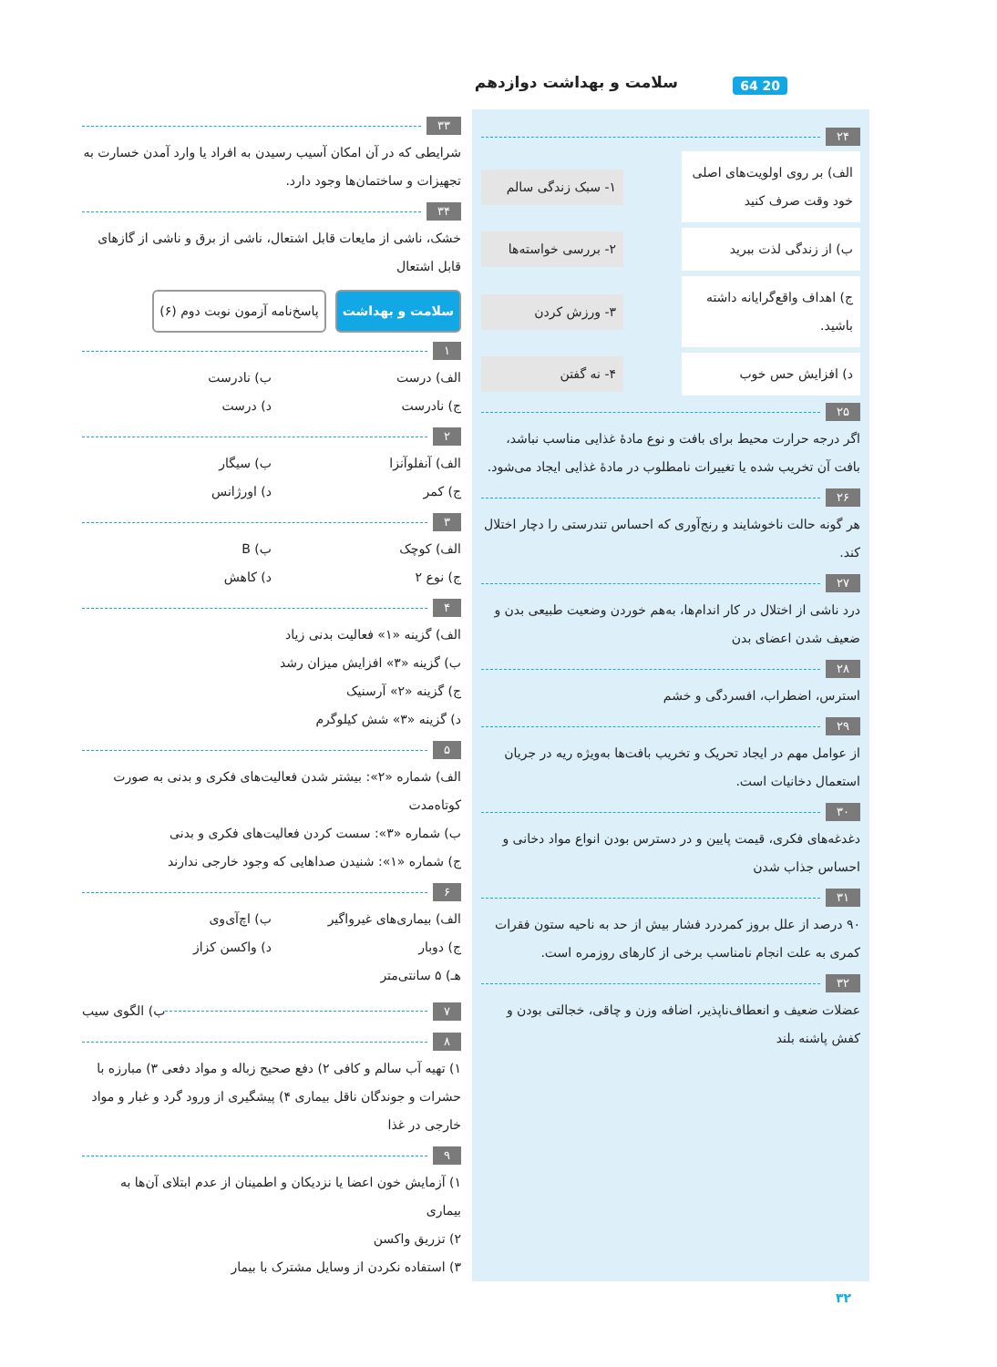سلامت و بهداشت دوازدهم 20 64
۲۴
الف) بر روی اولویت‌های اصلی خود وقت صرف کنید
۱- سبک زندگی سالم
ب) از زندگی لذت ببرید
۲- بررسی خواسته‌ها
ج) اهداف واقع‌گرایانه داشته باشید.
۳- ورزش کردن
د) افزایش حس خوب
۴- نه گفتن
۲۵
اگر درجه حرارت محیط برای بافت و نوع مادهٔ غذایی مناسب نباشد، بافت آن تخریب شده یا تغییرات نامطلوب در مادهٔ غذایی ایجاد می‌شود.
۲۶
هر گونه حالت ناخوشایند و رنج‌آوری که احساس تندرستی را دچار اختلال کند.
۲۷
درد ناشی از اختلال در کار اندام‌ها، به‌هم خوردن وضعیت طبیعی بدن و ضعیف شدن اعضای بدن
۲۸
استرس، اضطراب، افسردگی و خشم
۲۹
از عوامل مهم در ایجاد تحریک و تخریب بافت‌ها به‌ویژه ریه در جریان استعمال دخانیات است.
۳۰
دغدغه‌های فکری، قیمت پایین و در دسترس بودن انواع مواد دخانی و احساس جذاب شدن
۳۱
۹۰ درصد از علل بروز کمردرد فشار بیش از حد به ناحیه ستون فقرات کمری به علت انجام نامناسب برخی از کارهای روزمره است.
۳۲
عضلات ضعیف و انعطاف‌ناپذیر، اضافه وزن و چاقی، خجالتی بودن و کفش پاشنه بلند
۳۳
شرایطی که در آن امکان آسیب رسیدن به افراد یا وارد آمدن خسارت به تجهیزات و ساختمان‌ها وجود دارد.
۳۴
خشک، ناشی از مایعات قابل اشتعال، ناشی از برق و ناشی از گازهای قابل اشتعال
سلامت و بهداشت پاسخ‌نامه آزمون نوبت دوم (۶)
۱
الف) درست ب) نادرست
ج) نادرست د) درست
۲
الف) آنفلوآنزا ب) سیگار
ج) کمر د) اورژانس
۳
الف) کوچک ب) B
ج) نوع ۲ د) کاهش
۴
الف) گزینه «۱» فعالیت بدنی زیاد
ب) گزینه «۳» افزایش میزان رشد
ج) گزینه «۲» آرسنیک
د) گزینه «۳» شش کیلوگرم
۵
الف) شماره «۲»: بیشتر شدن فعالیت‌های فکری و بدنی به صورت کوتاه‌مدت
ب) شماره «۳»: سست کردن فعالیت‌های فکری و بدنی
ج) شماره «۱»: شنیدن صداهایی که وجود خارجی ندارند
۶
الف) بیماری‌های غیرواگیر ب) اچ‌آی‌وی
ج) دوبار د) واکسن کزاز
هـ) ۵ سانتی‌متر
۷ ب) الگوی سیب
۸
۱) تهیه آب سالم و کافی ۲) دفع صحیح زباله و مواد دفعی ۳) مبارزه با حشرات و جوندگان ناقل بیماری ۴) پیشگیری از ورود گرد و غبار و مواد خارجی در غذا
۹
۱) آزمایش خون اعضا یا نزدیکان و اطمینان از عدم ابتلای آن‌ها به بیماری
۲) تزریق واکسن
۳) استفاده نکردن از وسایل مشترک با بیمار
۳۲